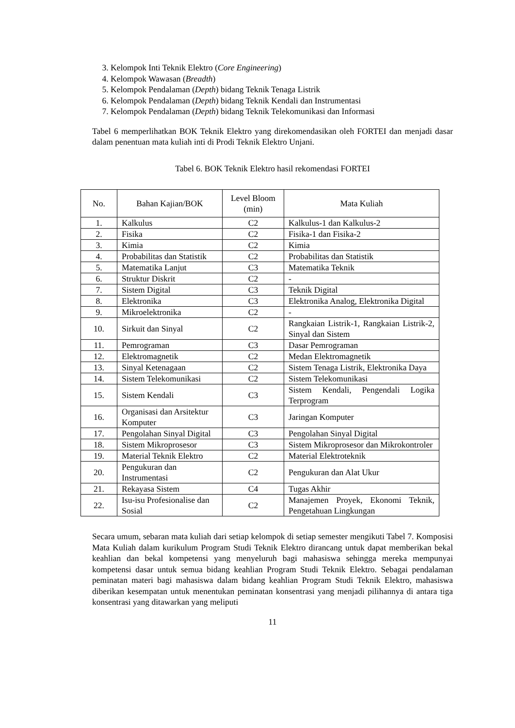3. Kelompok Inti Teknik Elektro (Core Engineering)
4. Kelompok Wawasan (Breadth)
5. Kelompok Pendalaman (Depth) bidang Teknik Tenaga Listrik
6. Kelompok Pendalaman (Depth) bidang Teknik Kendali dan Instrumentasi
7. Kelompok Pendalaman (Depth) bidang Teknik Telekomunikasi dan Informasi
Tabel 6 memperlihatkan BOK Teknik Elektro yang direkomendasikan oleh FORTEI dan menjadi dasar dalam penentuan mata kuliah inti di Prodi Teknik Elektro Unjani.
Tabel 6. BOK Teknik Elektro hasil rekomendasi FORTEI
| No. | Bahan Kajian/BOK | Level Bloom (min) | Mata Kuliah |
| --- | --- | --- | --- |
| 1. | Kalkulus | C2 | Kalkulus-1 dan Kalkulus-2 |
| 2. | Fisika | C2 | Fisika-1 dan Fisika-2 |
| 3. | Kimia | C2 | Kimia |
| 4. | Probabilitas dan Statistik | C2 | Probabilitas dan Statistik |
| 5. | Matematika Lanjut | C3 | Matematika Teknik |
| 6. | Struktur Diskrit | C2 | - |
| 7. | Sistem Digital | C3 | Teknik Digital |
| 8. | Elektronika | C3 | Elektronika Analog, Elektronika Digital |
| 9. | Mikroelektronika | C2 | - |
| 10. | Sirkuit dan Sinyal | C2 | Rangkaian Listrik-1, Rangkaian Listrik-2, Sinyal dan Sistem |
| 11. | Pemrograman | C3 | Dasar Pemrograman |
| 12. | Elektromagnetik | C2 | Medan Elektromagnetik |
| 13. | Sinyal Ketenagaan | C2 | Sistem Tenaga Listrik, Elektronika Daya |
| 14. | Sistem Telekomunikasi | C2 | Sistem Telekomunikasi |
| 15. | Sistem Kendali | C3 | Sistem Kendali, Pengendali Logika Terprogram |
| 16. | Organisasi dan Arsitektur Komputer | C3 | Jaringan Komputer |
| 17. | Pengolahan Sinyal Digital | C3 | Pengolahan Sinyal Digital |
| 18. | Sistem Mikroprosesor | C3 | Sistem Mikroprosesor dan Mikrokontroler |
| 19. | Material Teknik Elektro | C2 | Material Elektroteknik |
| 20. | Pengukuran dan Instrumentasi | C2 | Pengukuran dan Alat Ukur |
| 21. | Rekayasa Sistem | C4 | Tugas Akhir |
| 22. | Isu-isu Profesionalise dan Sosial | C2 | Manajemen Proyek, Ekonomi Teknik, Pengetahuan Lingkungan |
Secara umum, sebaran mata kuliah dari setiap kelompok di setiap semester mengikuti Tabel 7. Komposisi Mata Kuliah dalam kurikulum Program Studi Teknik Elektro dirancang untuk dapat memberikan bekal keahlian dan bekal kompetensi yang menyeluruh bagi mahasiswa sehingga mereka mempunyai kompetensi dasar untuk semua bidang keahlian Program Studi Teknik Elektro. Sebagai pendalaman peminatan materi bagi mahasiswa dalam bidang keahlian Program Studi Teknik Elektro, mahasiswa diberikan kesempatan untuk menentukan peminatan konsentrasi yang menjadi pilihannya di antara tiga konsentrasi yang ditawarkan yang meliputi
11